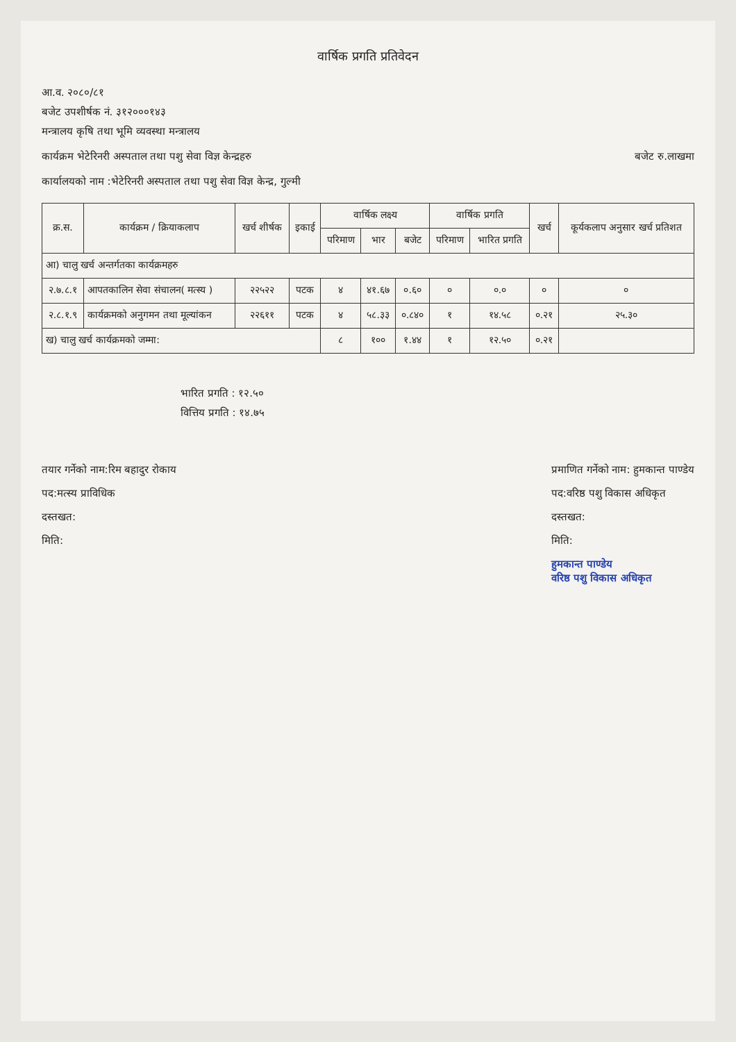वार्षिक प्रगति प्रतिवेदन
आ.व. २०८०/८१
बजेट उपशीर्षक नं. ३१२०००१४३
मन्त्रालय कृषि तथा भूमि व्यवस्था मन्त्रालय
कार्यक्रम भेटेरिनरी अस्पताल तथा पशु सेवा विज्ञ केन्द्रहरु
बजेट रु.लाखमा
कार्यालयको नाम :भेटेरिनरी अस्पताल तथा पशु सेवा विज्ञ केन्द्र, गुल्मी
| क्र.स. | कार्यक्रम / क्रियाकलाप | खर्च शीर्षक | इकाई | वार्षिक लक्ष्य | | | वार्षिक प्रगति | | खर्च | कूर्यकलाप अनुसार खर्च प्रतिशत |
| --- | --- | --- | --- | --- | --- | --- | --- | --- | --- | --- |
| | | | | परिमाण | भार | बजेट | परिमाण | भारित प्रगति | | |
| आ) चालु खर्च अन्तर्गतका कार्यक्रमहरु | | | | | | | | | | |
| २.७.८.१ | आपतकालिन सेवा संचालन( मत्स्य ) | २२५२२ | पटक | ४ | ४१.६७ | ०.६० | ० | ०.० | ० | ० |
| २.८.१.९ | कार्यक्रमको अनुगमन तथा मूल्यांकन | २२६११ | पटक | ४ | ५८.३३ | ०.८४० | १ | १४.५८ | ०.२१ | २५.३० |
| ख) चालु खर्च कार्यक्रमको जम्मा: | | | | ८ | १०० | १.४४ | १ | १२.५० | ०.२१ | |
भारित प्रगति : १२.५०
वित्तिय प्रगति : १४.७५
तयार गर्नेको नाम:रिम बहादुर रोकाय
पद:मत्स्य प्राविधिक
दस्तखत:
मिति:
प्रमाणित गर्नेको नाम: हुमकान्त पाण्डेय
पद:वरिष्ठ पशु विकास अधिकृत
दस्तखत:
मिति:
हुमकान्त पाण्डेय
वरिष्ठ पशु विकास अधिकृत